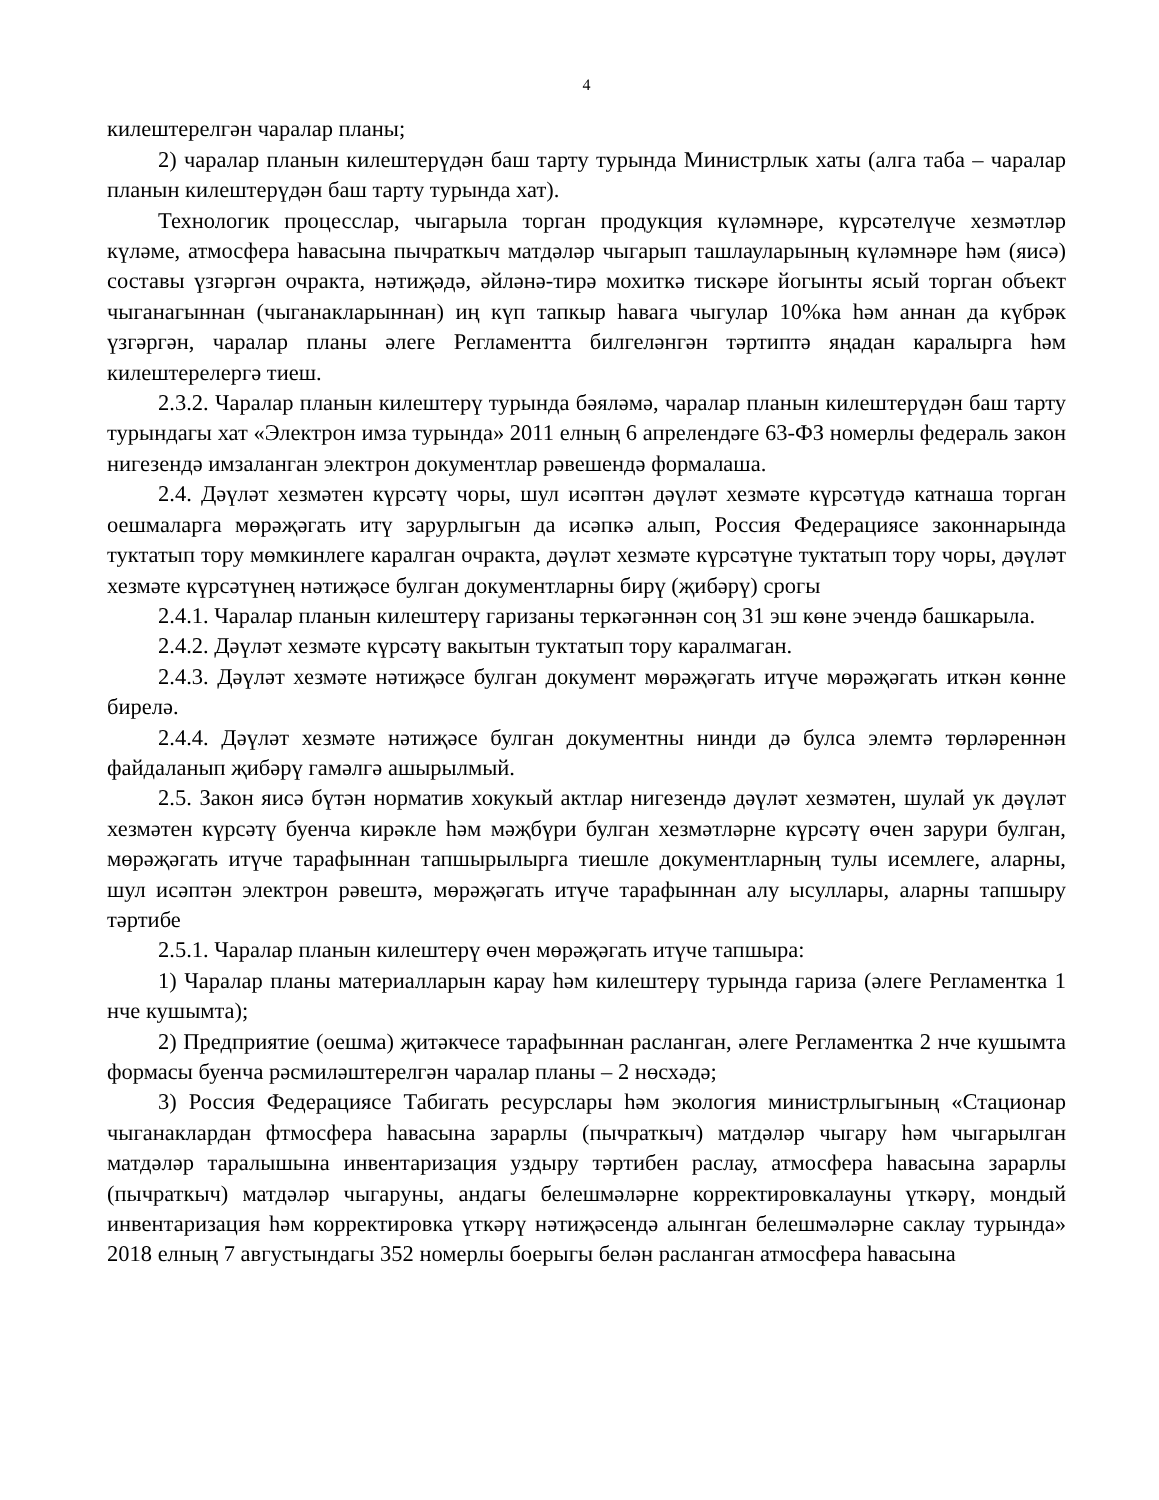4
килештерелгән чаралар планы;
2) чаралар планын килештерүдән баш тарту турында Министрлык хаты (алга таба – чаралар планын килештерүдән баш тарту турында хат).
Технологик процесслар, чыгарыла торган продукция күләмнәре, күрсәтелүче хезмәтләр күләме, атмосфера һавасына пычраткыч матдәләр чыгарып ташлауларының күләмнәре һәм (яисә) составы үзгәргән очракта, нәтиҗәдә, әйләнә-тирә мохиткә тискәре йогынты ясый торган объект чыганагыннан (чыганакларыннан) иң күп тапкыр һавага чыгулар 10%ка һәм аннан да күбрәк үзгәргән, чаралар планы әлеге Регламентта билгеләнгән тәртиптә яңадан каралырга һәм килештерелергә тиеш.
2.3.2. Чаралар планын килештерү турында бәяләмә, чаралар планын килештерүдән баш тарту турындагы хат «Электрон имза турында» 2011 елның 6 апрелендәге 63-ФЗ номерлы федераль закон нигезендә имзаланган электрон документлар рәвешендә формалаша.
2.4. Дәүләт хезмәтен күрсәтү чоры, шул исәптән дәүләт хезмәте күрсәтүдә катнаша торган оешмаларга мөрәҗәгать итү зарурлыгын да исәпкә алып, Россия Федерациясе законнарында туктатып тору мөмкинлеге каралган очракта, дәүләт хезмәте күрсәтүне туктатып тору чоры, дәүләт хезмәте күрсәтүнең нәтиҗәсе булган документларны бирү (җибәрү) срогы
2.4.1. Чаралар планын килештерү гаризаны теркәгәннән соң 31 эш көне эчендә башкарыла.
2.4.2. Дәүләт хезмәте күрсәтү вакытын туктатып тору каралмаган.
2.4.3. Дәүләт хезмәте нәтиҗәсе булган документ мөрәҗәгать итүче мөрәҗәгать иткән көнне бирелә.
2.4.4. Дәүләт хезмәте нәтиҗәсе булган документны нинди дә булса элемтә төрләреннән файдаланып җибәрү гамәлгә ашырылмый.
2.5. Закон яисә бүтән норматив хокукый актлар нигезендә дәүләт хезмәтен, шулай ук дәүләт хезмәтен күрсәтү буенча кирәкле һәм мәҗбүри булган хезмәтләрне күрсәтү өчен зарури булган, мөрәҗәгать итүче тарафыннан тапшырылырга тиешле документларның тулы исемлеге, аларны, шул исәптән электрон рәвештә, мөрәҗәгать итүче тарафыннан алу ысуллары, аларны тапшыру тәртибе
2.5.1. Чаралар планын килештерү өчен мөрәҗәгать итүче тапшыра:
1) Чаралар планы материалларын карау һәм килештерү турында гариза (әлеге Регламентка 1 нче кушымта);
2) Предприятие (оешма) җитәкчесе тарафыннан расланган, әлеге Регламентка 2 нче кушымта формасы буенча рәсмиләштерелгән чаралар планы – 2 нөсхәдә;
3) Россия Федерациясе Табигать ресурслары һәм экология министрлыгының «Стационар чыганаклардан фтмосфера һавасына зарарлы (пычраткыч) матдәләр чыгару һәм чыгарылган матдәләр таралышына инвентаризация уздыру тәртибен раслау, атмосфера һавасына зарарлы (пычраткыч) матдәләр чыгаруны, андагы белешмәләрне корректировкалауны үткәрү, мондый инвентаризация һәм корректировка үткәрү нәтиҗәсендә алынган белешмәләрне саклау турында» 2018 елның 7 августындагы 352 номерлы боерыгы белән расланган атмосфера һавасына